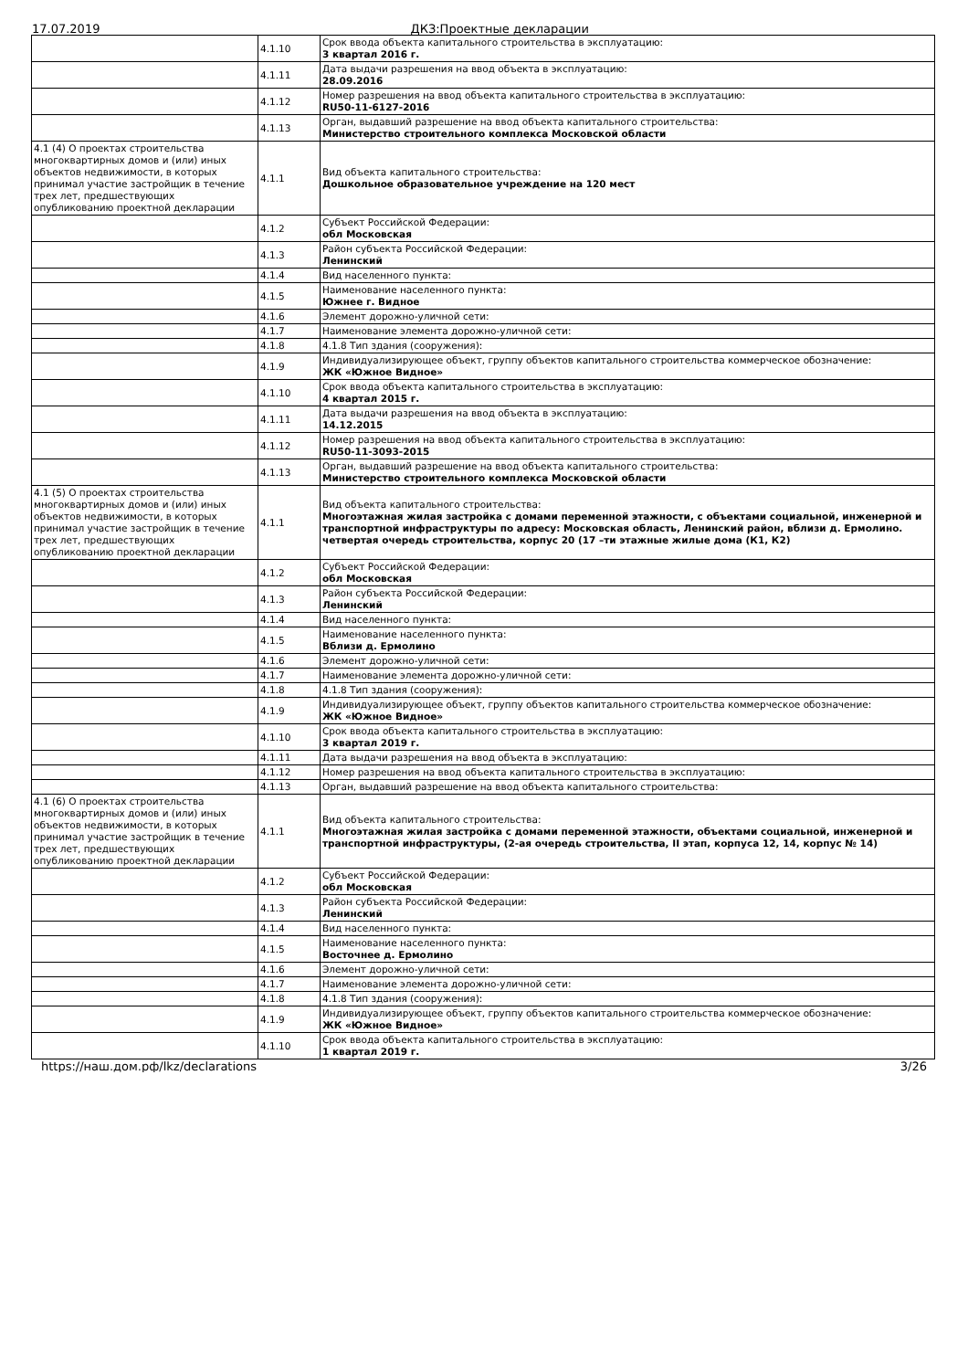17.07.2019 ДКЗ:Проектные декларации
| | 4.1.10 | Срок ввода объекта капитального строительства в эксплуатацию: 3 квартал 2016 г. |
| | 4.1.11 | Дата выдачи разрешения на ввод объекта в эксплуатацию: 28.09.2016 |
| | 4.1.12 | Номер разрешения на ввод объекта капитального строительства в эксплуатацию: RU50-11-6127-2016 |
| | 4.1.13 | Орган, выдавший разрешение на ввод объекта капитального строительства: Министерство строительного комплекса Московской области |
| 4.1 (4) О проектах строительства многоквартирных домов и (или) иных объектов недвижимости, в которых принимал участие застройщик в течение трех лет, предшествующих опубликованию проектной декларации | 4.1.1 | Вид объекта капитального строительства: Дошкольное образовательное учреждение на 120 мест |
| | 4.1.2 | Субъект Российской Федерации: обл Московская |
| | 4.1.3 | Район субъекта Российской Федерации: Ленинский |
| | 4.1.4 | Вид населенного пункта: |
| | 4.1.5 | Наименование населенного пункта: Южнее г. Видное |
| | 4.1.6 | Элемент дорожно-уличной сети: |
| | 4.1.7 | Наименование элемента дорожно-уличной сети: |
| | 4.1.8 | 4.1.8 Тип здания (сооружения): |
| | 4.1.9 | Индивидуализирующее объект, группу объектов капитального строительства коммерческое обозначение: ЖК «Южное Видное» |
| | 4.1.10 | Срок ввода объекта капитального строительства в эксплуатацию: 4 квартал 2015 г. |
| | 4.1.11 | Дата выдачи разрешения на ввод объекта в эксплуатацию: 14.12.2015 |
| | 4.1.12 | Номер разрешения на ввод объекта капитального строительства в эксплуатацию: RU50-11-3093-2015 |
| | 4.1.13 | Орган, выдавший разрешение на ввод объекта капитального строительства: Министерство строительного комплекса Московской области |
| 4.1 (5) О проектах строительства многоквартирных домов и (или) иных объектов недвижимости, в которых принимал участие застройщик в течение трех лет, предшествующих опубликованию проектной декларации | 4.1.1 | Вид объекта капитального строительства: Многоэтажная жилая застройка с домами переменной этажности, с объектами социальной, инженерной и транспортной инфраструктуры по адресу: Московская область, Ленинский район, вблизи д. Ермолино. четвертая очередь строительства, корпус 20 (17 –ти этажные жилые дома (К1, К2) |
| | 4.1.2 | Субъект Российской Федерации: обл Московская |
| | 4.1.3 | Район субъекта Российской Федерации: Ленинский |
| | 4.1.4 | Вид населенного пункта: |
| | 4.1.5 | Наименование населенного пункта: Вблизи д. Ермолино |
| | 4.1.6 | Элемент дорожно-уличной сети: |
| | 4.1.7 | Наименование элемента дорожно-уличной сети: |
| | 4.1.8 | 4.1.8 Тип здания (сооружения): |
| | 4.1.9 | Индивидуализирующее объект, группу объектов капитального строительства коммерческое обозначение: ЖК «Южное Видное» |
| | 4.1.10 | Срок ввода объекта капитального строительства в эксплуатацию: 3 квартал 2019 г. |
| | 4.1.11 | Дата выдачи разрешения на ввод объекта в эксплуатацию: |
| | 4.1.12 | Номер разрешения на ввод объекта капитального строительства в эксплуатацию: |
| | 4.1.13 | Орган, выдавший разрешение на ввод объекта капитального строительства: |
| 4.1 (6) О проектах строительства многоквартирных домов и (или) иных объектов недвижимости, в которых принимал участие застройщик в течение трех лет, предшествующих опубликованию проектной декларации | 4.1.1 | Вид объекта капитального строительства: Многоэтажная жилая застройка с домами переменной этажности, объектами социальной, инженерной и транспортной инфраструктуры, (2-ая очередь строительства, II этап, корпуса 12, 14, корпус № 14) |
| | 4.1.2 | Субъект Российской Федерации: обл Московская |
| | 4.1.3 | Район субъекта Российской Федерации: Ленинский |
| | 4.1.4 | Вид населенного пункта: |
| | 4.1.5 | Наименование населенного пункта: Восточнее д. Ермолино |
| | 4.1.6 | Элемент дорожно-уличной сети: |
| | 4.1.7 | Наименование элемента дорожно-уличной сети: |
| | 4.1.8 | 4.1.8 Тип здания (сооружения): |
| | 4.1.9 | Индивидуализирующее объект, группу объектов капитального строительства коммерческое обозначение: ЖК «Южное Видное» |
| | 4.1.10 | Срок ввода объекта капитального строительства в эксплуатацию: 1 квартал 2019 г. |
https://наш.дом.рф/lkz/declarations 3/26